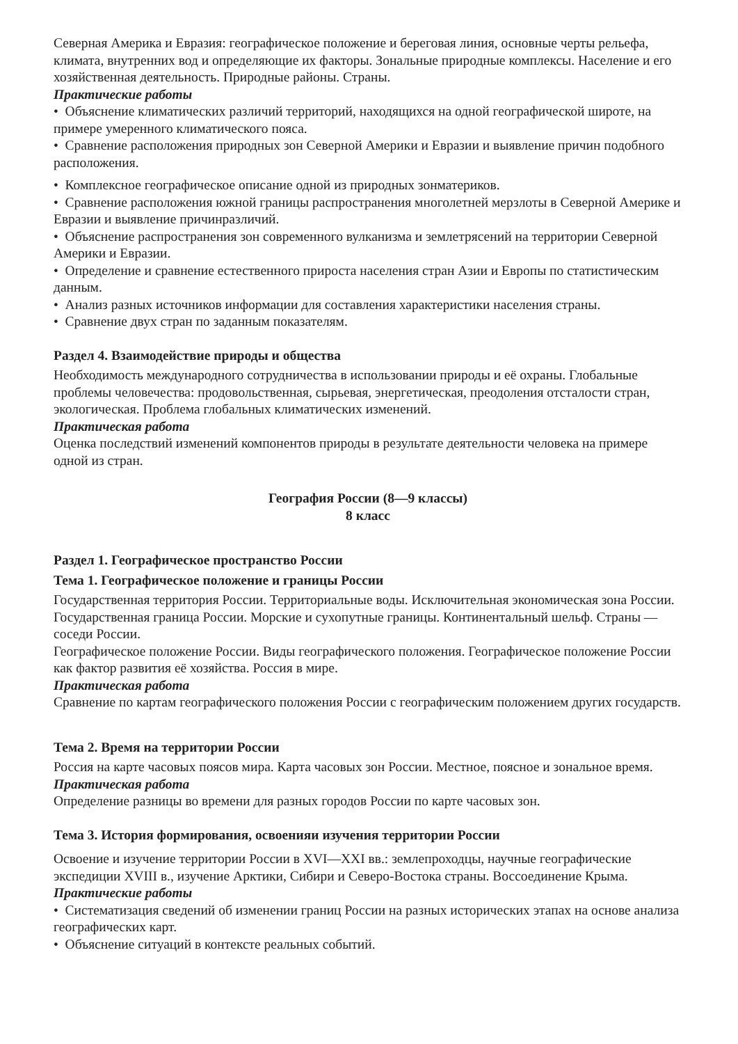Северная Америка и Евразия: географическое положение и береговая линия, основные черты рельефа, климата, внутренних вод и определяющие их факторы. Зональные природные комплексы. Население и его хозяйственная деятельность. Природные районы. Страны.
Практические работы
• Объяснение климатических различий территорий, находящихся на одной географической широте, на примере умеренного климатического пояса.
• Сравнение расположения природных зон Северной Америки и Евразии и выявление причин подобного расположения.
• Комплексное географическое описание одной из природных зонматериков.
• Сравнение расположения южной границы распространения многолетней мерзлоты в Северной Америке и Евразии и выявление причинразличий.
• Объяснение распространения зон современного вулканизма и землетрясений на территории Северной Америки и Евразии.
• Определение и сравнение естественного прироста населения стран Азии и Европы по статистическим данным.
• Анализ разных источников информации для составления характеристики населения страны.
• Сравнение двух стран по заданным показателям.
Раздел 4. Взаимодействие природы и общества
Необходимость международного сотрудничества в использовании природы и её охраны. Глобальные проблемы человечества: продовольственная, сырьевая, энергетическая, преодоления отсталости стран, экологическая. Проблема глобальных климатических изменений.
Практическая работа
Оценка последствий изменений компонентов природы в результате деятельности человека на примере одной из стран.
География России (8—9 классы)
8 класс
Раздел 1. Географическое пространство России
Тема 1. Географическое положение и границы России
Государственная территория России. Территориальные воды. Исключительная экономическая зона России. Государственная граница России. Морские и сухопутные границы. Континентальный шельф. Страны — соседи России.
Географическое положение России. Виды географического положения. Географическое положение России как фактор развития её хозяйства. Россия в мире.
Практическая работа
Сравнение по картам географического положения России с географическим положением других государств.
Тема 2. Время на территории России
Россия на карте часовых поясов мира. Карта часовых зон России. Местное, поясное и зональное время.
Практическая работа
Определение разницы во времени для разных городов России по карте часовых зон.
Тема 3. История формирования, освоенияи изучения территории России
Освоение и изучение территории России в XVI—XXI вв.: землепроходцы, научные географические экспедиции XVIII в., изучение Арктики, Сибири и Северо-Востока страны. Воссоединение Крыма.
Практические работы
• Систематизация сведений об изменении границ России на разных исторических этапах на основе анализа географических карт.
• Объяснение ситуаций в контексте реальных событий.